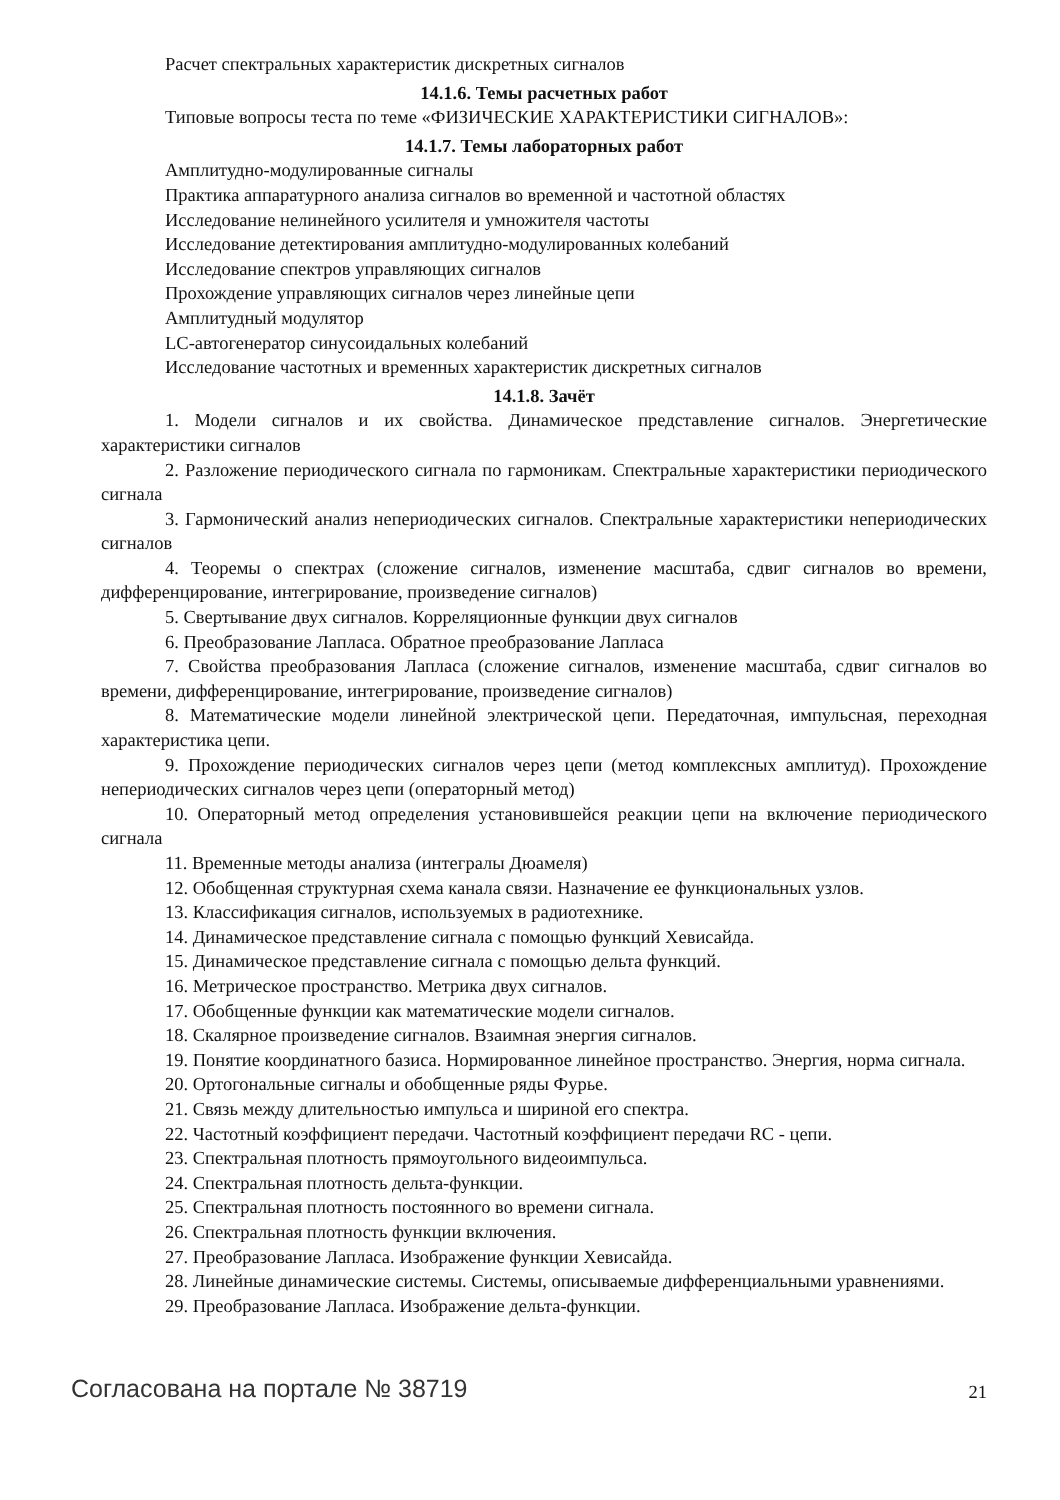Расчет спектральных характеристик дискретных сигналов
14.1.6. Темы расчетных работ
Типовые вопросы теста по теме «ФИЗИЧЕСКИЕ ХАРАКТЕРИСТИКИ СИГНАЛОВ»:
14.1.7. Темы лабораторных работ
Амплитудно-модулированные сигналы
Практика аппаратурного анализа сигналов во временной и частотной областях
Исследование нелинейного усилителя и умножителя частоты
Исследование детектирования амплитудно-модулированных колебаний
Исследование спектров управляющих сигналов
Прохождение управляющих сигналов через линейные цепи
Амплитудный модулятор
LC-автогенератор синусоидальных колебаний
Исследование частотных и временных характеристик дискретных сигналов
14.1.8. Зачёт
1. Модели сигналов и их свойства. Динамическое представление сигналов. Энергетические характеристики сигналов
2. Разложение периодического сигнала по гармоникам. Спектральные характеристики периодического сигнала
3. Гармонический анализ непериодических сигналов. Спектральные характеристики непериодических сигналов
4. Теоремы о спектрах (сложение сигналов, изменение масштаба, сдвиг сигналов во времени, дифференцирование, интегрирование, произведение сигналов)
5. Свертывание двух сигналов. Корреляционные функции двух сигналов
6. Преобразование Лапласа. Обратное преобразование Лапласа
7. Свойства преобразования Лапласа (сложение сигналов, изменение масштаба, сдвиг сигналов во времени, дифференцирование, интегрирование, произведение сигналов)
8. Математические модели линейной электрической цепи. Передаточная, импульсная, переходная характеристика цепи.
9. Прохождение периодических сигналов через цепи (метод комплексных амплитуд). Прохождение непериодических сигналов через цепи (операторный метод)
10. Операторный метод определения установившейся реакции цепи на включение периодического сигнала
11. Временные методы анализа (интегралы Дюамеля)
12. Обобщенная структурная схема канала связи. Назначение ее функциональных узлов.
13. Классификация сигналов, используемых в радиотехнике.
14. Динамическое представление сигнала с помощью функций Хевисайда.
15. Динамическое представление сигнала с помощью дельта функций.
16. Метрическое пространство. Метрика двух сигналов.
17. Обобщенные функции как математические модели сигналов.
18. Скалярное произведение сигналов. Взаимная энергия сигналов.
19. Понятие координатного базиса. Нормированное линейное пространство. Энергия, норма сигнала.
20. Ортогональные сигналы и обобщенные ряды Фурье.
21. Связь между длительностью импульса и шириной его спектра.
22. Частотный коэффициент передачи. Частотный коэффициент передачи RC - цепи.
23. Спектральная плотность прямоугольного видеоимпульса.
24. Спектральная плотность дельта-функции.
25. Спектральная плотность постоянного во времени сигнала.
26. Спектральная плотность функции включения.
27. Преобразование Лапласа. Изображение функции Хевисайда.
28. Линейные динамические системы. Системы, описываемые дифференциальными уравнениями.
29. Преобразование Лапласа. Изображение дельта-функции.
Согласована на портале № 38719 21